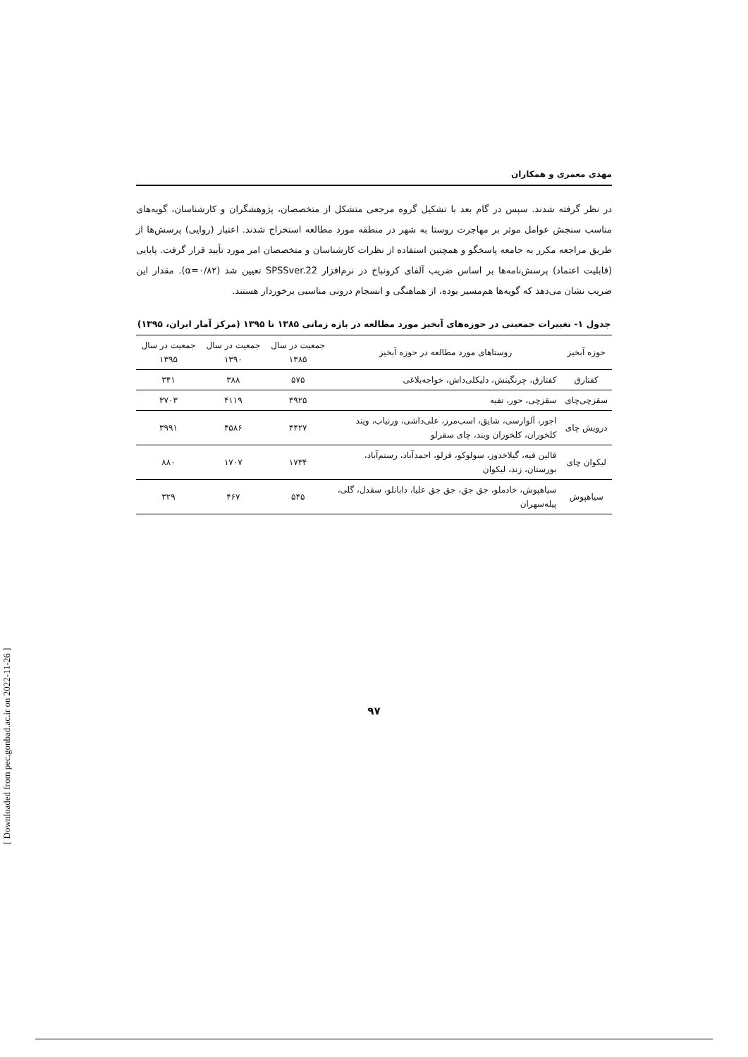مهدی معمری و همکاران
در نظر گرفته شدند. سپس در گام بعد با تشکیل گروه مرجعی متشکل از متخصصان، پژوهشگران و کارشناسان، گویه‌های مناسب سنجش عوامل موثر بر مهاجرت روستا به شهر در منطقه مورد مطالعه استخراج شدند. اعتبار (روایی) پرسش‌ها از طریق مراجعه مکرر به جامعه پاسخگو و همچنین استفاده از نظرات کارشناسان و متخصصان امر مورد تأیید قرار گرفت. پایایی (قابلیت اعتماد) پرسش‌نامه‌ها بر اساس ضریب آلفای کرونباخ در نرم‌افزار SPSSver.22 تعیین شد (α=۰/۸۲). مقدار این ضریب نشان می‌دهد که گویه‌ها هم‌مسیر بوده، از هماهنگی و انسجام درونی مناسبی برخوردار هستند.
جدول ۱- تغییرات جمعیتی در حوزه‌های آبخیز مورد مطالعه در بازه زمانی ۱۳۸۵ تا ۱۳۹۵ (مرکز آمار ایران، ۱۳۹۵)
| حوزه آبخیز | روستاهای مورد مطالعه در حوزه آبخیز | جمعیت در سال ۱۳۸۵ | جمعیت در سال ۱۳۹۰ | جمعیت در سال ۱۳۹۵ |
| --- | --- | --- | --- | --- |
| کفتارق | کفتارق، چرنگینش، دلیکلی‌داش، خواجه‌بلاغی | ۵۷۵ | ۳۸۸ | ۳۴۱ |
| سقزچی‌چای | سقزچی، حور، تفیه | ۳۹۲۵ | ۴۱۱۹ | ۳۷۰۳ |
| درویش چای | اجور، آلوارسی، شایق، اسب‌مرز، علی‌داشی، ورنیاب، ویند کلخوران، کلخوران ویند، چای سقرلو | ۴۴۲۷ | ۴۵۸۶ | ۳۹۹۱ |
| لیکوان چای | قالین قیه، گیلاخدوز، سولوکو، قزلو، احمدآباد، رستم‌آباد، بورستان، زند، لیکوان | ۱۷۳۴ | ۱۷۰۷ | ۸۸۰ |
| سیاهپوش | سیاهپوش، خادملو، جق جق، جق جق علیا، دابانلو، سقدل، گلی، پیله‌سهران | ۵۴۵ | ۴۶۷ | ۳۲۹ |
۹۷
[ Downloaded from pec.gonbad.ac.ir on 2022-11-26 ]